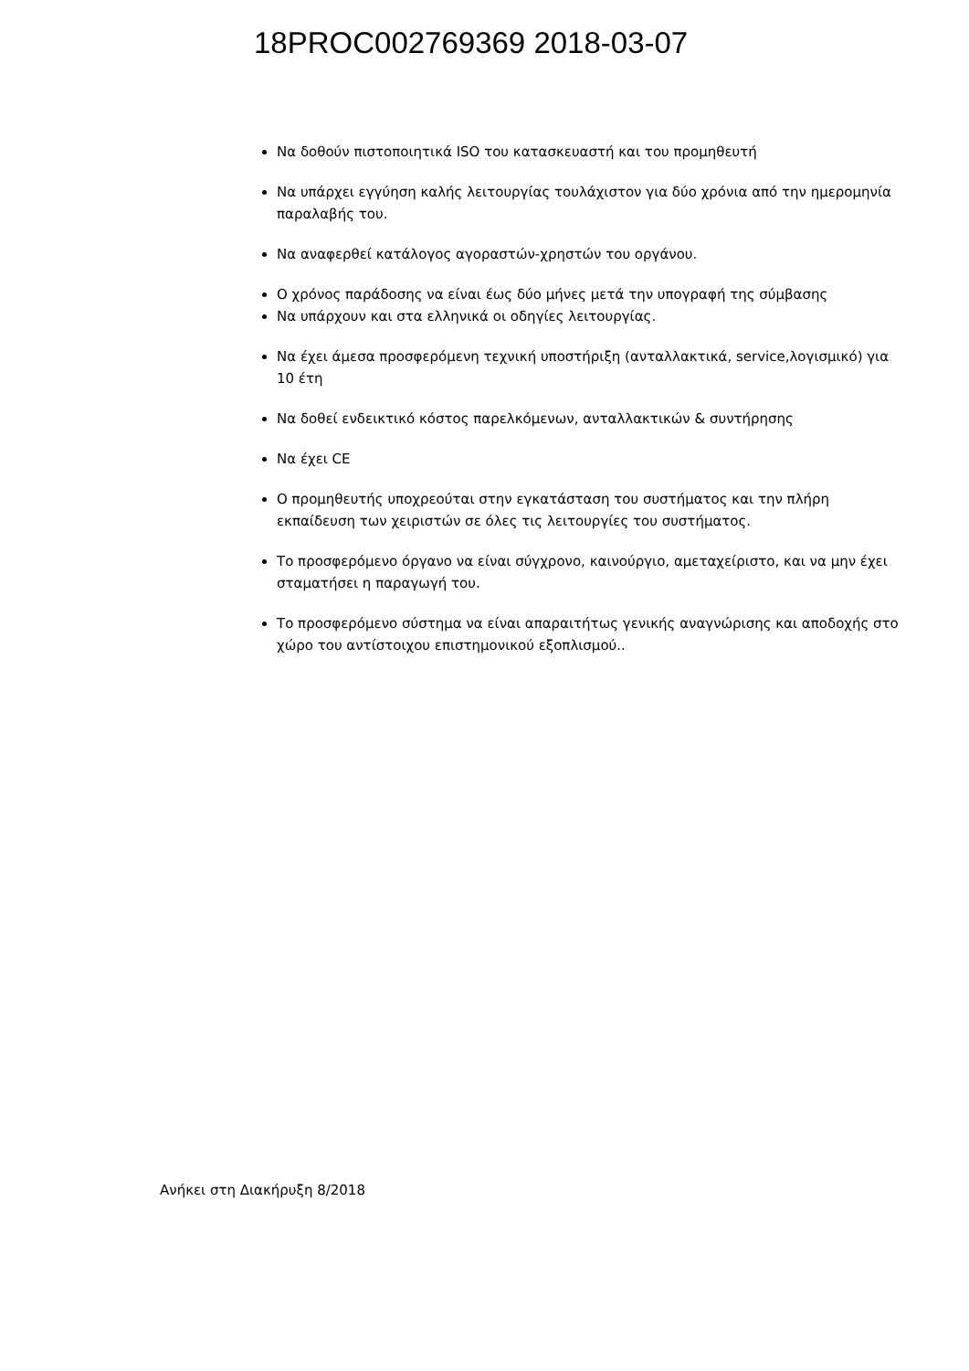18PROC002769369 2018-03-07
Να δοθούν πιστοποιητικά ISO του κατασκευαστή και του προμηθευτή
Να υπάρχει εγγύηση καλής λειτουργίας τουλάχιστον για δύο χρόνια από την ημερομηνία παραλαβής του.
Να αναφερθεί κατάλογος αγοραστών-χρηστών του οργάνου.
Ο χρόνος παράδοσης να είναι έως δύο μήνες μετά την υπογραφή της σύμβασης
Να υπάρχουν και στα ελληνικά οι οδηγίες λειτουργίας.
Να έχει άμεσα προσφερόμενη τεχνική υποστήριξη (ανταλλακτικά, service,λογισμικό) για 10 έτη
Να δοθεί ενδεικτικό κόστος παρελκόμενων, ανταλλακτικών & συντήρησης
Να έχει CE
Ο προμηθευτής υποχρεούται στην εγκατάσταση του συστήματος και την πλήρη εκπαίδευση των χειριστών σε όλες τις λειτουργίες του συστήματος.
Το προσφερόμενο όργανο να είναι σύγχρονο, καινούργιο, αμεταχείριστο, και να μην έχει σταματήσει η παραγωγή του.
Το προσφερόμενο σύστημα να είναι απαραιτήτως γενικής αναγνώρισης και αποδοχής στο χώρο του αντίστοιχου επιστημονικού εξοπλισμού..
Ανήκει στη Διακήρυξη 8/2018